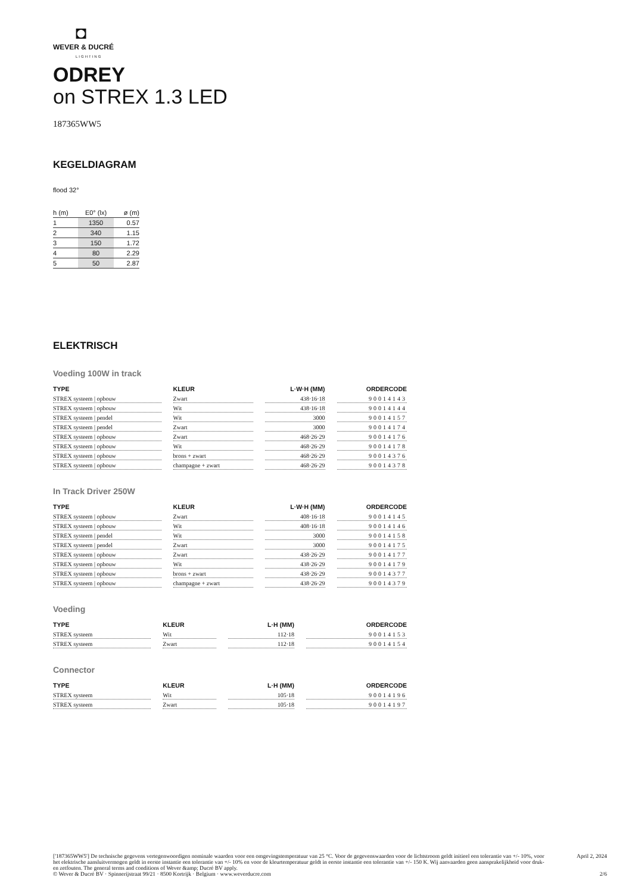◘
WEVER & DUCRÉ
LIGHTING
ODREY
on STREX 1.3 LED
187365WW5
KEGELDIAGRAM
flood 32°
| h (m) | E0° (lx) | ø (m) |
| --- | --- | --- |
| 1 | 1350 | 0.57 |
| 2 | 340 | 1.15 |
| 3 | 150 | 1.72 |
| 4 | 80 | 2.29 |
| 5 | 50 | 2.87 |
ELEKTRISCH
Voeding 100W in track
| TYPE | KLEUR | L·W·H (MM) | ORDERCODE |
| --- | --- | --- | --- |
| STREX systeem / opbouw | Zwart | 438·16·18 | 90014143 |
| STREX systeem / opbouw | Wit | 438·16·18 | 90014144 |
| STREX systeem / pendel | Wit | 3000 | 90014157 |
| STREX systeem / pendel | Zwart | 3000 | 90014174 |
| STREX systeem / opbouw | Zwart | 468·26·29 | 90014176 |
| STREX systeem / opbouw | Wit | 468·26·29 | 90014178 |
| STREX systeem / opbouw | brons + zwart | 468·26·29 | 90014376 |
| STREX systeem / opbouw | champagne + zwart | 468·26·29 | 90014378 |
In Track Driver 250W
| TYPE | KLEUR | L·W·H (MM) | ORDERCODE |
| --- | --- | --- | --- |
| STREX systeem / opbouw | Zwart | 408·16·18 | 90014145 |
| STREX systeem / opbouw | Wit | 408·16·18 | 90014146 |
| STREX systeem / pendel | Wit | 3000 | 90014158 |
| STREX systeem / pendel | Zwart | 3000 | 90014175 |
| STREX systeem / opbouw | Zwart | 438·26·29 | 90014177 |
| STREX systeem / opbouw | Wit | 438·26·29 | 90014179 |
| STREX systeem / opbouw | brons + zwart | 438·26·29 | 90014377 |
| STREX systeem / opbouw | champagne + zwart | 438·26·29 | 90014379 |
Voeding
| TYPE | KLEUR | L·H (MM) | ORDERCODE |
| --- | --- | --- | --- |
| STREX systeem | Wit | 112·18 | 90014153 |
| STREX systeem | Zwart | 112·18 | 90014154 |
Connector
| TYPE | KLEUR | L·H (MM) | ORDERCODE |
| --- | --- | --- | --- |
| STREX systeem | Wit | 105·18 | 90014196 |
| STREX systeem | Zwart | 105·18 | 90014197 |
['187365WW5'] De technische gegevens vertegenwoordigen nominale waarden voor een omgevingstemperatuur van 25 °C. Voor de gegevenswaarden voor de lichtstroom geldt initieel een tolerantie van +/- 10%, voor het elektrische aansluitvermogen geldt in eerste instantie een tolerantie van +/- 10% en voor de kleurtemperatuur geldt in eerste instantie een tolerantie van +/- 150 K. Wij aanvaarden geen aansprakelijkheid voor druk- en zetfouten. The general terms and conditions of Wever &amp; Ducré BV apply.
© Wever & Ducré BV · Spinnerijstraat 99/21 · 8500 Kortrijk · Belgium · www.weverducre.com
April 2, 2024
2/6